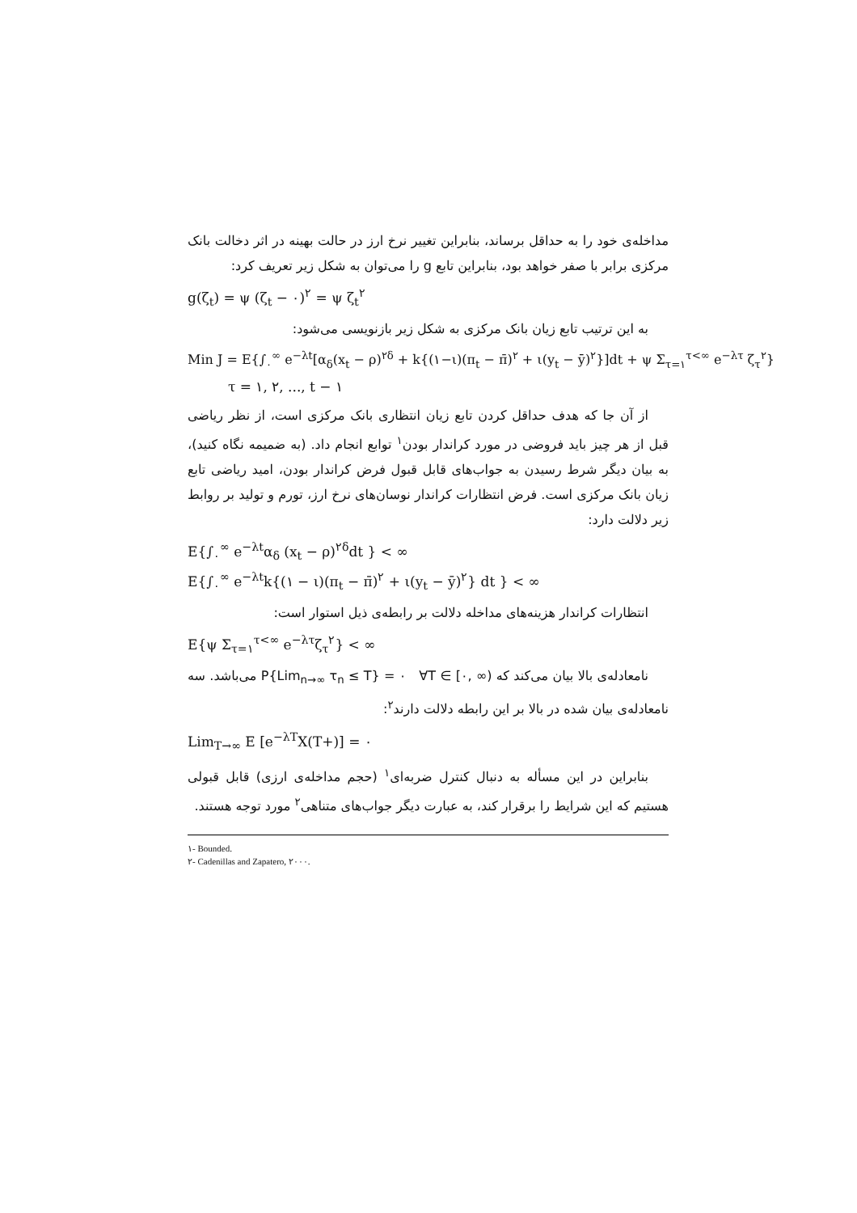مداخله‌ی خود را به حداقل برساند، بنابراین تغییر نرخ ارز در حالت بهینه در اثر دخالت بانک مرکزی برابر با صفر خواهد بود، بنابراین تابع g را می‌توان به شکل زیر تعریف کرد:
g(ζ<sub>t</sub>) = ψ (ζ<sub>t</sub> − ۰)<sup>۲</sup> = ψ ζ<sub>t</sub><sup>۲</sup>
به این ترتیب تابع زیان بانک مرکزی به شکل زیر بازنویسی می‌شود:
Min J = E{∫<sub>۰</sub><sup>∞</sup> e<sup>−λt</sup>[α<sub>δ</sub>(x<sub>t</sub> − ρ)<sup>۲δ</sup> + k{(۱−ι)(π<sub>t</sub> − π̄)<sup>۲</sup> + ι(y<sub>t</sub> − ȳ)<sup>۲</sup>}]dt + ψ Σ<sub>τ=۱</sub><sup>τ<∞</sup> e<sup>−λτ</sup> ζ<sub>τ</sub><sup>۲</sup>}
τ = ۱, ۲, ..., t − ۱
از آن جا که هدف حداقل کردن تابع زیان انتظاری بانک مرکزی است، از نظر ریاضی قبل از هر چیز باید فروضی در مورد کراندار بودن<sup>۱</sup> توابع انجام داد. (به ضمیمه نگاه کنید)، به بیان دیگر شرط رسیدن به جواب‌های قابل قبول فرض کراندار بودن، امید ریاضی تابع زیان بانک مرکزی است. فرض انتظارات کراندار نوسان‌های نرخ ارز، تورم و تولید بر روابط زیر دلالت دارد:
E{∫<sub>۰</sub><sup>∞</sup> e<sup>−λt</sup>α<sub>δ</sub> (x<sub>t</sub> − ρ)<sup>۲δ</sup>dt } < ∞
E{∫<sub>۰</sub><sup>∞</sup> e<sup>−λt</sup>k{(۱ − ι)(π<sub>t</sub> − π̄)<sup>۲</sup> + ι(y<sub>t</sub> − ȳ)<sup>۲</sup>} dt } < ∞
انتظارات کراندار هزینه‌های مداخله دلالت بر رابطه‌ی ذیل استوار است:
E{ψ Σ<sub>τ=۱</sub><sup>τ<∞</sup> e<sup>−λτ</sup>ζ<sub>τ</sub><sup>۲</sup>} < ∞
نامعادله‌ی بالا بیان می‌کند که P{Lim<sub>n→∞</sub> τ<sub>n</sub> ≤ T} = ۰ ∀T ∈ [۰, ∞) می‌باشد. سه نامعادله‌ی بیان شده در بالا بر این رابطه دلالت دارند<sup>۲</sup>:
Lim<sub>T→∞</sub> E [e<sup>−λT</sup>X(T+)] = ۰
بنابراین در این مسأله به دنبال کنترل ضربه‌ای<sup>۱</sup> (حجم مداخله‌ی ارزی) قابل قبولی هستیم که این شرایط را برقرار کند، به عبارت دیگر جواب‌های متناهی<sup>۲</sup> مورد توجه هستند.
۱- Bounded.
۲- Cadenillas and Zapatero, ۲۰۰۰.